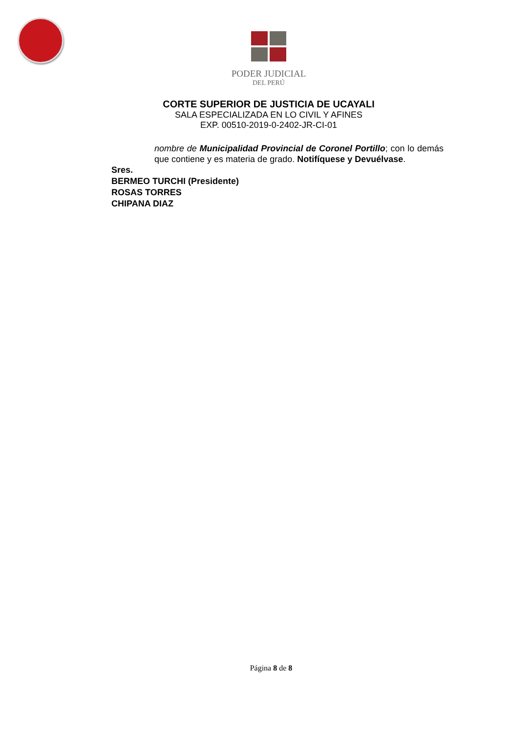PODER JUDICIAL
DEL PERÚ
CORTE SUPERIOR DE JUSTICIA DE UCAYALI
SALA ESPECIALIZADA EN LO CIVIL Y AFINES
EXP. 00510-2019-0-2402-JR-CI-01
nombre de Municipalidad Provincial de Coronel Portillo; con lo demás que contiene y es materia de grado. Notifíquese y Devuélvase.
Sres.
BERMEO TURCHI (Presidente)
ROSAS TORRES
CHIPANA DIAZ
Página 8 de 8